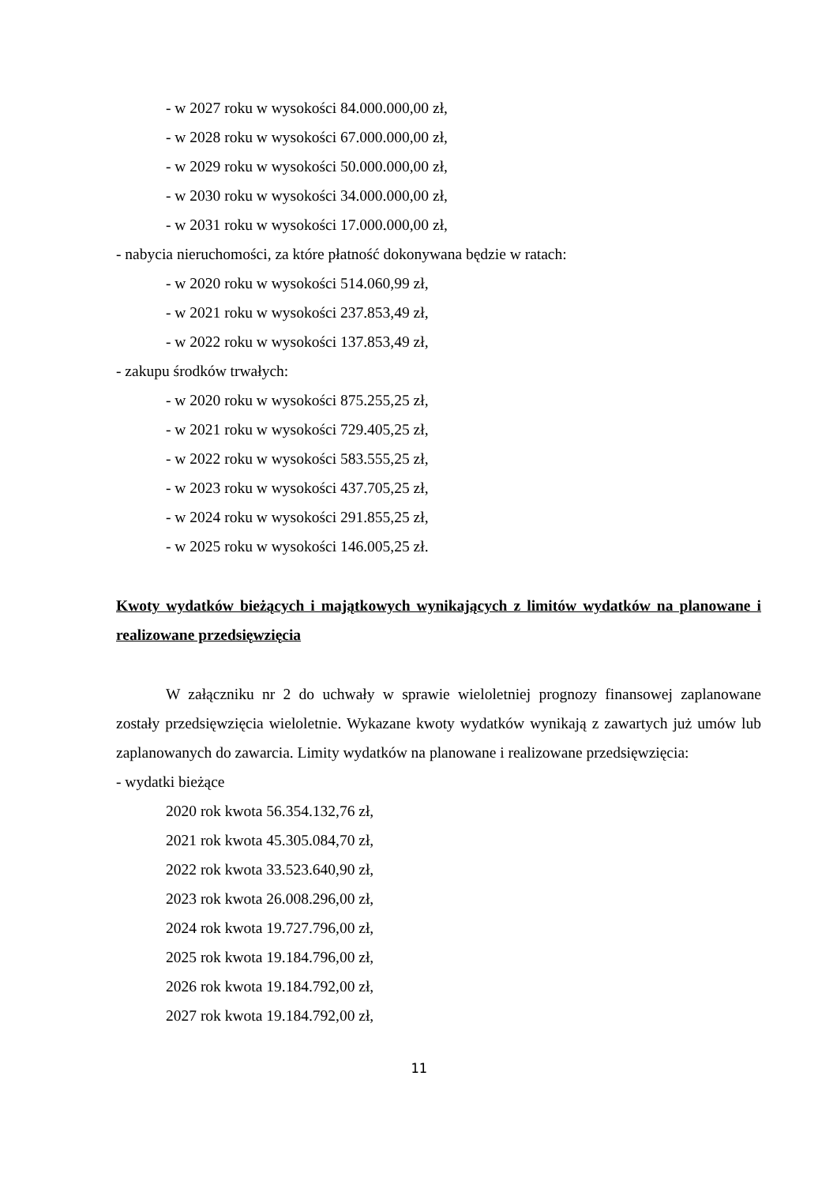- w 2027 roku w wysokości 84.000.000,00 zł,
- w 2028 roku w wysokości 67.000.000,00 zł,
- w 2029 roku w wysokości 50.000.000,00 zł,
- w 2030 roku w wysokości 34.000.000,00 zł,
- w 2031 roku w wysokości 17.000.000,00 zł,
- nabycia nieruchomości, za które płatność dokonywana będzie w ratach:
- w 2020 roku w wysokości 514.060,99 zł,
- w 2021 roku w wysokości 237.853,49 zł,
- w 2022 roku w wysokości 137.853,49 zł,
- zakupu środków trwałych:
- w 2020 roku w wysokości 875.255,25 zł,
- w 2021 roku w wysokości 729.405,25 zł,
- w 2022 roku w wysokości 583.555,25 zł,
- w 2023 roku w wysokości 437.705,25 zł,
- w 2024 roku w wysokości 291.855,25 zł,
- w 2025 roku w wysokości 146.005,25 zł.
Kwoty wydatków bieżących i majątkowych wynikających z limitów wydatków na planowane i realizowane przedsięwzięcia
W załączniku nr 2 do uchwały w sprawie wieloletniej prognozy finansowej zaplanowane zostały przedsięwzięcia wieloletnie. Wykazane kwoty wydatków wynikają z zawartych już umów lub zaplanowanych do zawarcia. Limity wydatków na planowane i realizowane przedsięwzięcia:
- wydatki bieżące
2020 rok kwota 56.354.132,76 zł,
2021 rok kwota 45.305.084,70 zł,
2022 rok kwota 33.523.640,90 zł,
2023 rok kwota 26.008.296,00 zł,
2024 rok kwota 19.727.796,00 zł,
2025 rok kwota 19.184.796,00 zł,
2026 rok kwota 19.184.792,00 zł,
2027 rok kwota 19.184.792,00 zł,
11